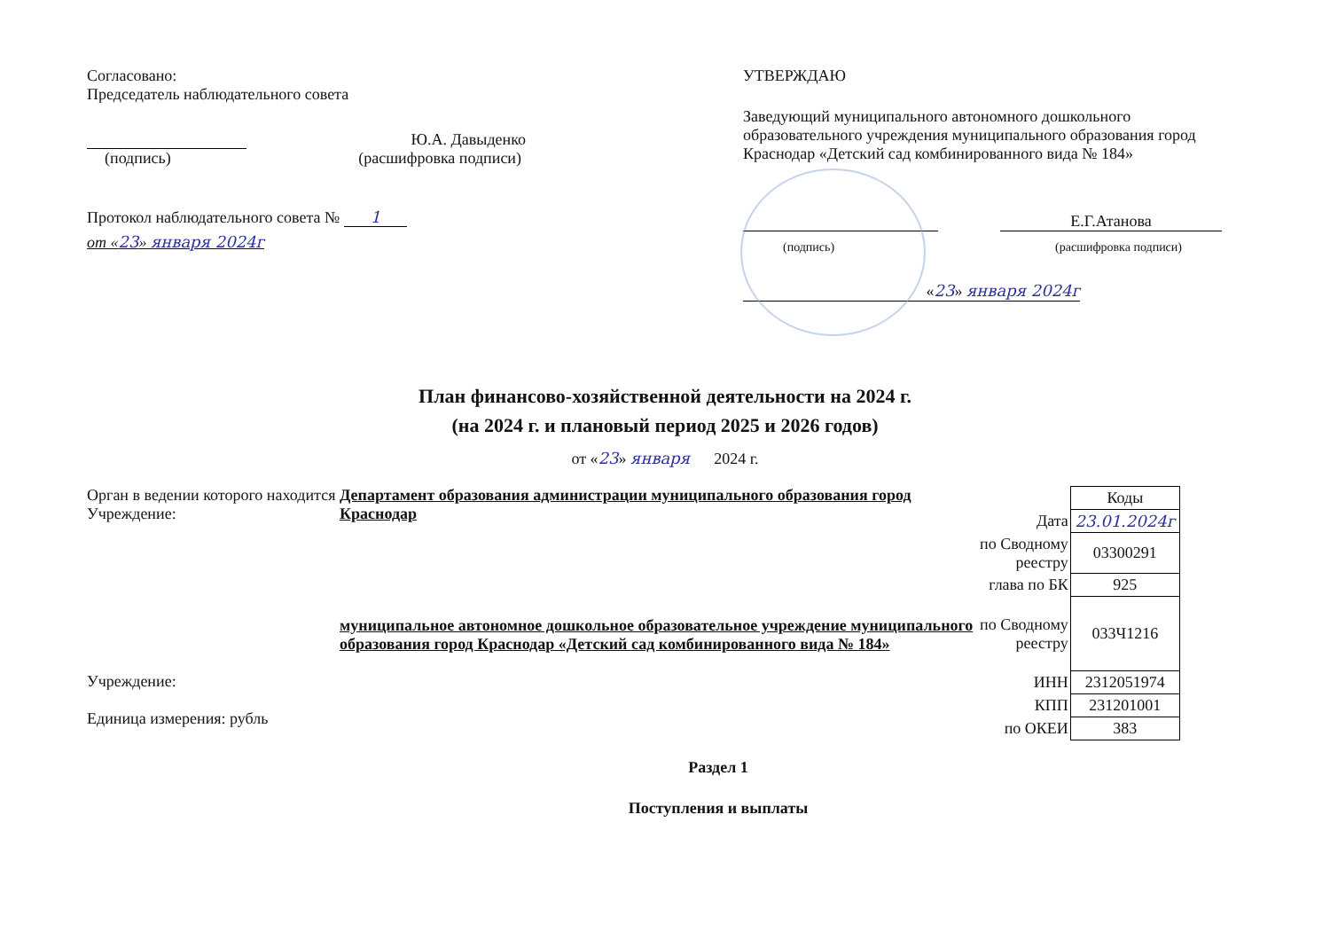Согласовано:
Председатель наблюдательного совета
Ю.А. Давыденко
(подпись) (расшифровка подписи)
Протокол наблюдательного совета № 1
от «23» января 2024г
УТВЕРЖДАЮ
Заведующий муниципального автономного дошкольного образовательного учреждения муниципального образования город Краснодар «Детский сад комбинированного вида № 184»
Е.Г.Атанова
(подпись) (расшифровка подписи)
«23» января 2024г
План финансово-хозяйственной деятельности на 2024 г.
(на 2024 г. и плановый период 2025 и 2026 годов)
от «23» января 2024 г.
Орган в ведении которого находится Учреждение:
Учреждение:
Единица измерения: рубль
Департамент образования администрации муниципального образования город Краснодар
муниципальное автономное дошкольное образовательное учреждение муниципального образования город Краснодар «Детский сад комбинированного вида № 184»
| | Коды |
| Дата | 23.01.2024г |
| по Сводному реестру | 03300291 |
| глава по БК | 925 |
| по Сводному реестру | 033Ч1216 |
| ИНН | 2312051974 |
| КПП | 231201001 |
| по ОКЕИ | 383 |
Раздел 1
Поступления и выплаты